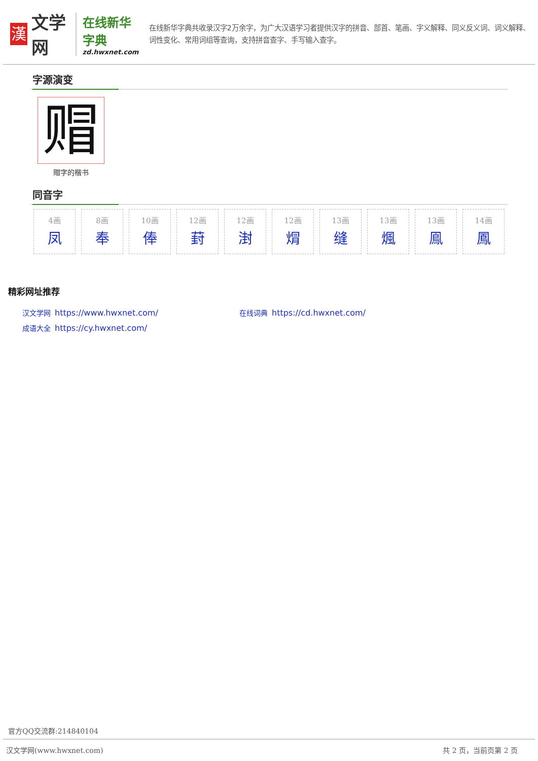漢
文学网
在线新华字典
zd.hwxnet.com
在线新华字典共收录汉字2万余字，为广大汉语学习者提供汉字的拼音、部首、笔画、字义解释、同义反义词、词义解释、词性变化、常用词组等查询，支持拼音查字、手写输入查字。
字源演变
赗
赗字的楷书
同音字
4画
凤
8画
奉
10画
俸
12画
葑
12画
湗
12画
焨
13画
缝
13画
煈
13画
鳯
14画
鳳
精彩网址推荐
汉文学网 https://www.hwxnet.com/
在线词典 https://cd.hwxnet.com/
成语大全 https://cy.hwxnet.com/
官方QQ交流群:214840104
汉文学网(www.hwxnet.com) 共 2 页，当前页第 2 页